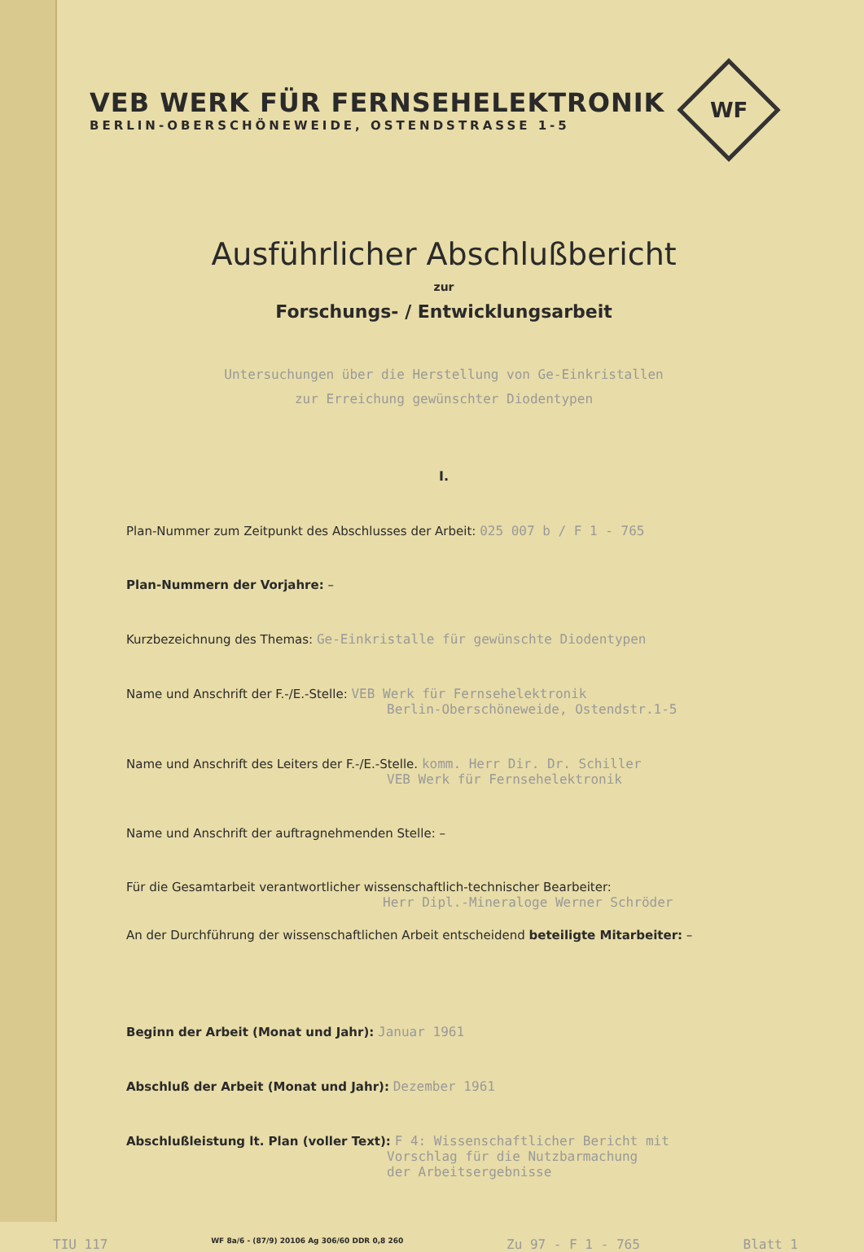VEB WERK FÜR FERNSEHELEKTRONIK
BERLIN-OBERSCHÖNEWEIDE, OSTENDSTRASSE 1-5
WF
Ausführlicher Abschlußbericht
zur
Forschungs- / Entwicklungsarbeit
Untersuchungen über die Herstellung von Ge-Einkristallen
zur Erreichung gewünschter Diodentypen
I.
Plan-Nummer zum Zeitpunkt des Abschlusses der Arbeit: 025 007 b / F 1 - 765
Plan-Nummern der Vorjahre: –
Kurzbezeichnung des Themas: Ge-Einkristalle für gewünschte Diodentypen
Name und Anschrift der F.-/E.-Stelle: VEB Werk für Fernsehelektronik
Berlin-Oberschöneweide, Ostendstr.1-5
Name und Anschrift des Leiters der F.-/E.-Stelle. komm. Herr Dir. Dr. Schiller
VEB Werk für Fernsehelektronik
Name und Anschrift der auftragnehmenden Stelle: –
Für die Gesamtarbeit verantwortlicher wissenschaftlich-technischer Bearbeiter:
Herr Dipl.-Mineraloge Werner Schröder
An der Durchführung der wissenschaftlichen Arbeit entscheidend beteiligte Mitarbeiter: –
Beginn der Arbeit (Monat und Jahr): Januar 1961
Abschluß der Arbeit (Monat und Jahr): Dezember 1961
Abschlußleistung lt. Plan (voller Text): F 4: Wissenschaftlicher Bericht mit
Vorschlag für die Nutzbarmachung
der Arbeitsergebnisse
TIU 117 WF 8a/6 - (87/9) 20106 Ag 306/60 DDR 0,8 260 Zu 97 - F 1 - 765 Blatt 1